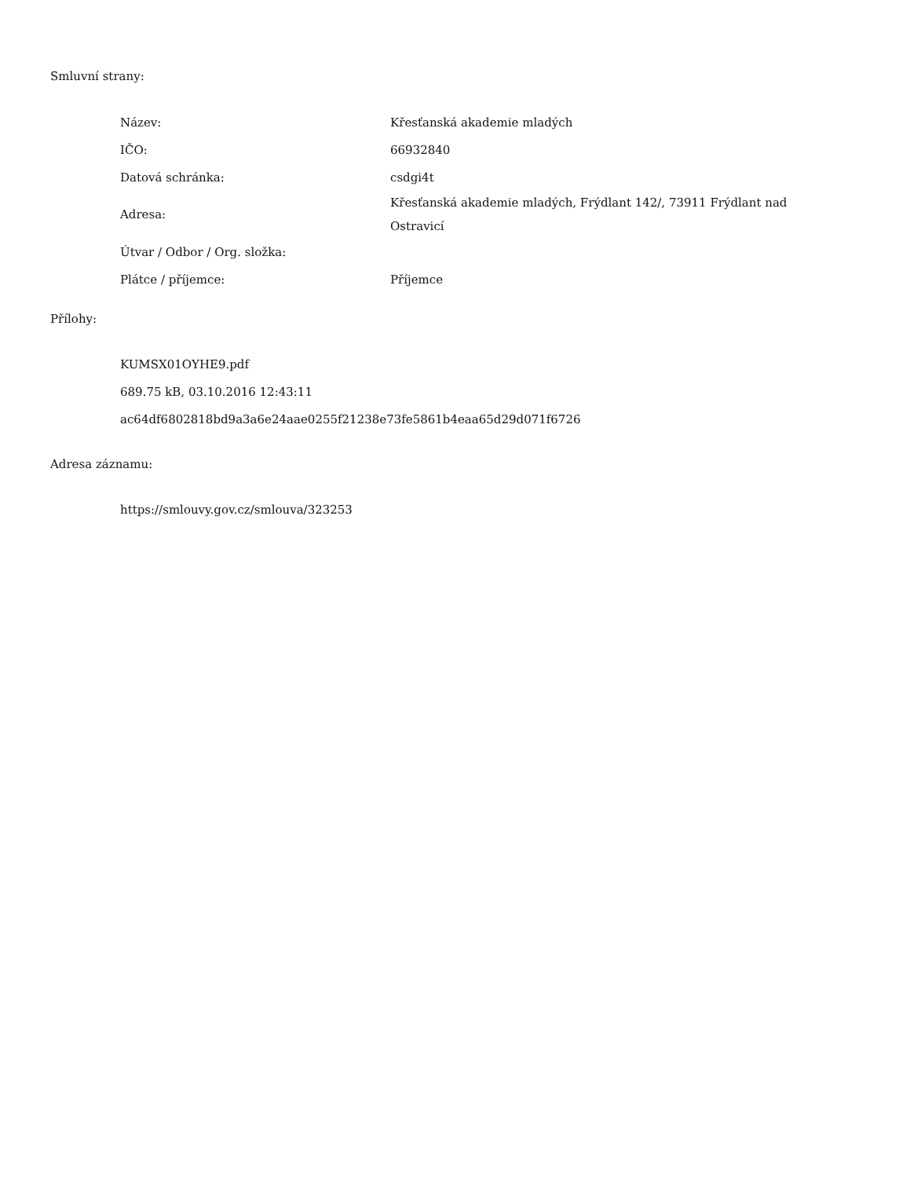Smluvní strany:
| Název: | Křesťanská akademie mladých |
| IČO: | 66932840 |
| Datová schránka: | csdgi4t |
| Adresa: | Křesťanská akademie mladých, Frýdlant 142/, 73911 Frýdlant nad Ostravicí |
| Útvar / Odbor / Org. složka: | |
| Plátce / příjemce: | Příjemce |
Přílohy:
KUMSX01OYHE9.pdf
689.75 kB, 03.10.2016 12:43:11
ac64df6802818bd9a3a6e24aae0255f21238e73fe5861b4eaa65d29d071f6726
Adresa záznamu:
https://smlouvy.gov.cz/smlouva/323253